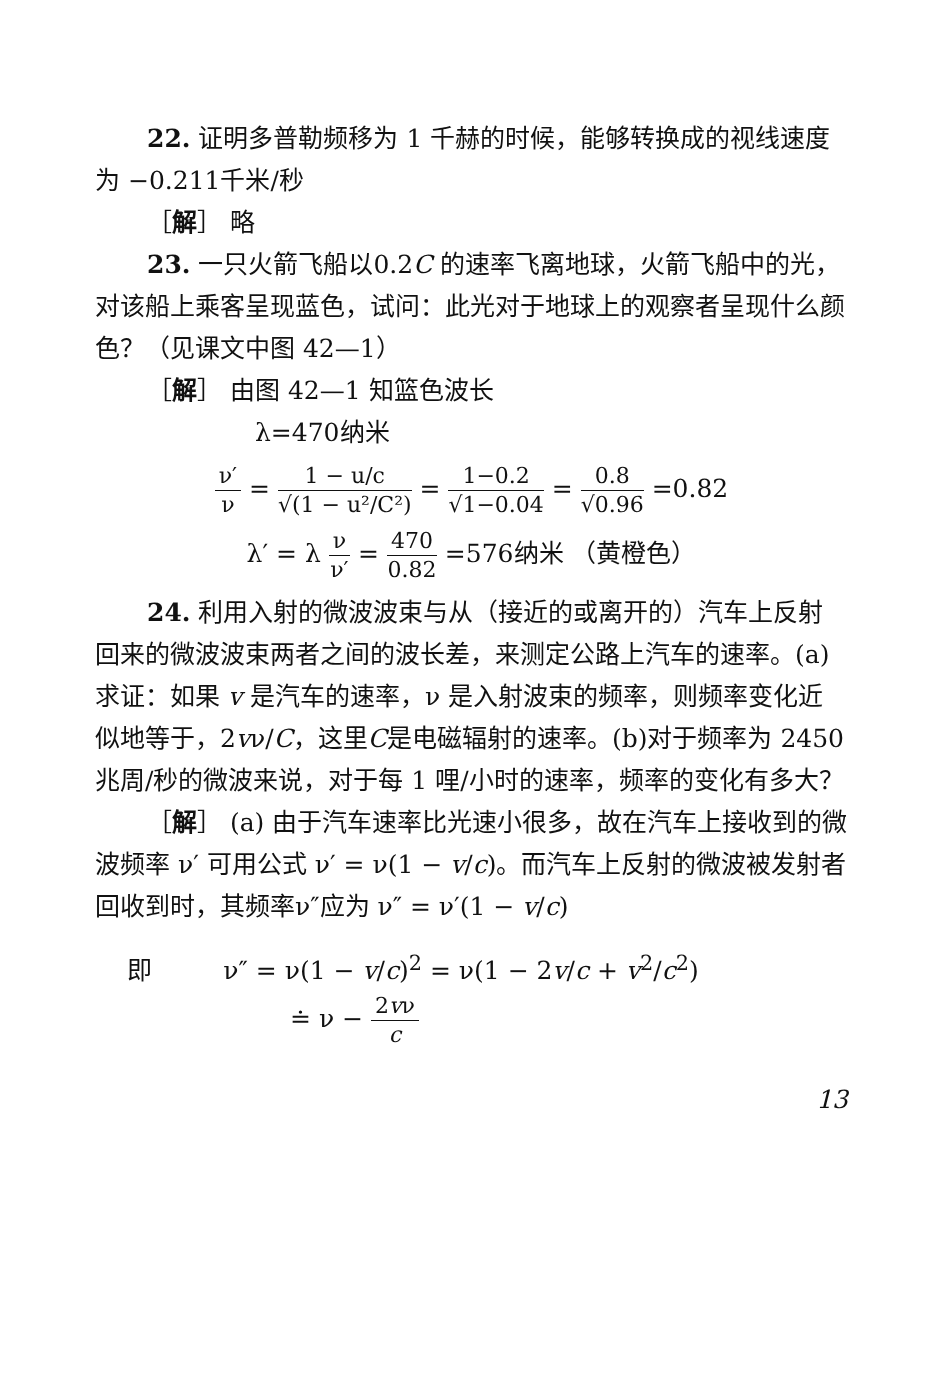22. 证明多普勒频移为 1 千赫的时候，能够转换成的视线速度为 −0.211千米/秒
［解］ 略
23. 一只火箭飞船以0.2C 的速率飞离地球，火箭飞船中的光，对该船上乘客呈现蓝色，试问：此光对于地球上的观察者呈现什么颜色？（见课文中图 42—1）
［解］ 由图 42—1 知篮色波长
λ=470纳米
ν′ ν = 1 − u/c √(1 − u²/C²) = 1−0.2 √1−0.04 = 0.8 √0.96 =0.82
λ′ = λ ν ν′ = 470 0.82 =576纳米 （黄橙色）
24. 利用入射的微波波束与从（接近的或离开的）汽车上反射回来的微波波束两者之间的波长差，来测定公路上汽车的速率。(a) 求证：如果 v 是汽车的速率，ν 是入射波束的频率，则频率变化近似地等于，2vν/C，这里C是电磁辐射的速率。(b)对于频率为 2450兆周/秒的微波来说，对于每 1 哩/小时的速率，频率的变化有多大？
［解］ (a) 由于汽车速率比光速小很多，故在汽车上接收到的微波频率 ν′ 可用公式 ν′ = ν(1 − v/c)。而汽车上反射的微波被发射者回收到时，其频率ν″应为 ν″ = ν′(1 − v/c)
即 ν″ = ν(1 − v/c)<sup>2</sup> = ν(1 − 2v/c + v<sup>2</sup>/c<sup>2</sup>)
≐ ν − 2vν c
13